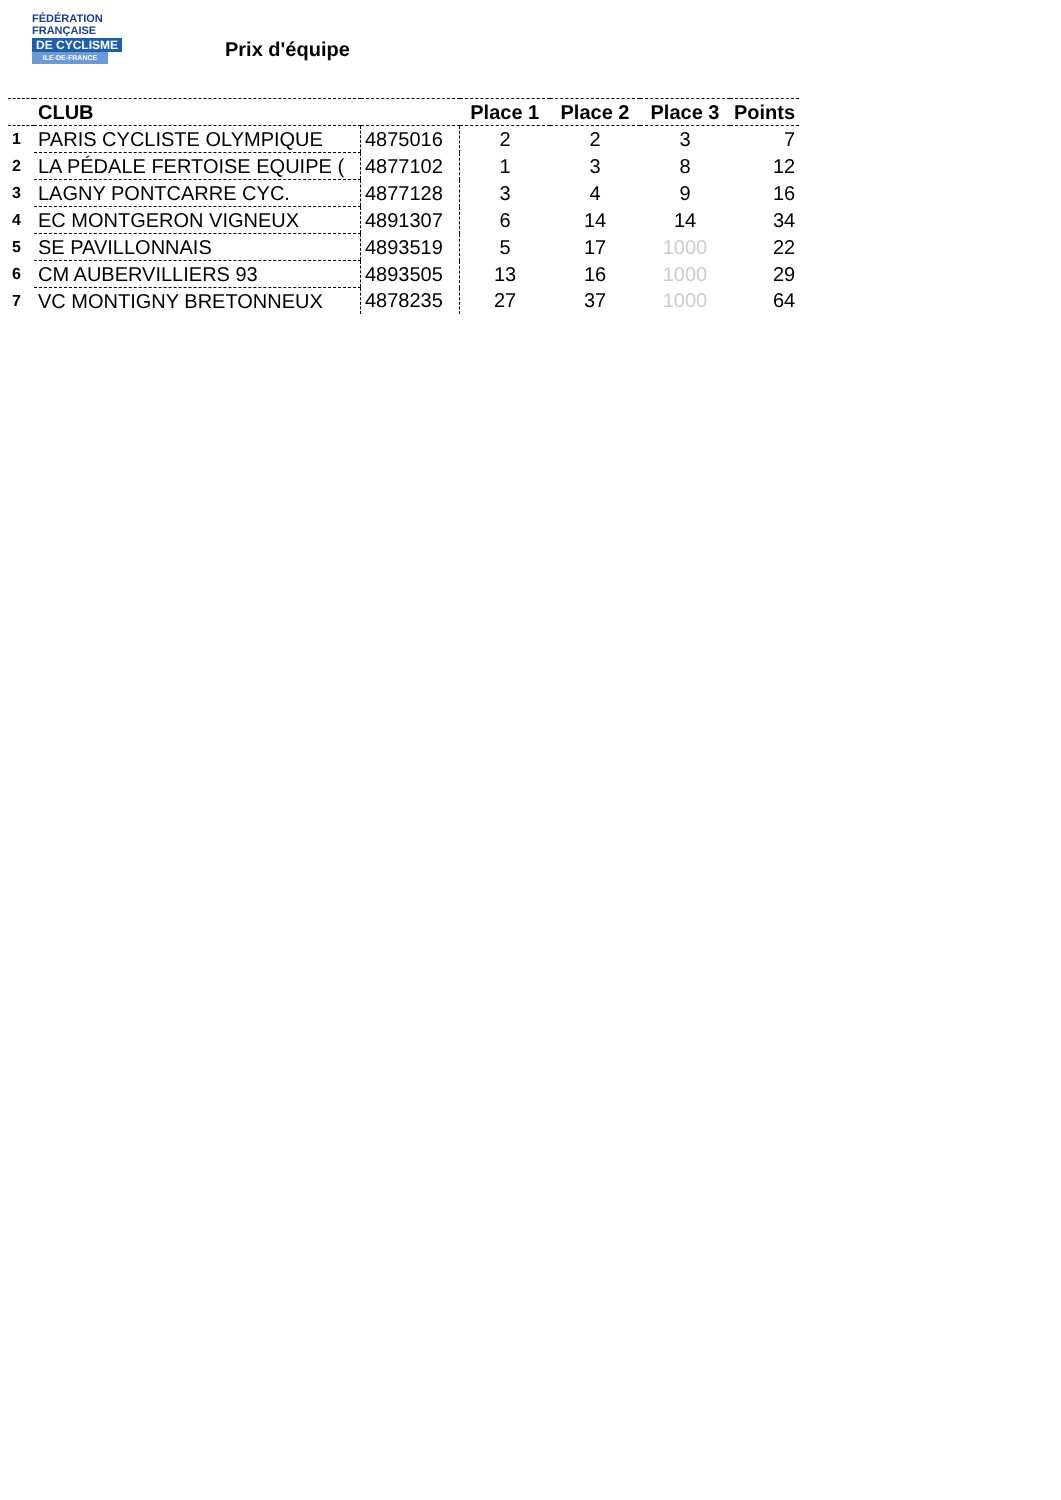FÉDÉRATION
FRANÇAISE
DE CYCLISME
ILE-DE-FRANCE
Prix d'équipe
| | CLUB | | Place 1 | Place 2 | Place 3 | Points |
| --- | --- | --- | --- | --- | --- | --- |
| 1 | PARIS CYCLISTE OLYMPIQUE | 4875016 | 2 | 2 | 3 | 7 |
| 2 | LA PÉDALE FERTOISE EQUIPE ( | 4877102 | 1 | 3 | 8 | 12 |
| 3 | LAGNY PONTCARRE CYC. | 4877128 | 3 | 4 | 9 | 16 |
| 4 | EC MONTGERON VIGNEUX | 4891307 | 6 | 14 | 14 | 34 |
| 5 | SE PAVILLONNAIS | 4893519 | 5 | 17 | 1000 | 22 |
| 6 | CM AUBERVILLIERS 93 | 4893505 | 13 | 16 | 1000 | 29 |
| 7 | VC MONTIGNY BRETONNEUX | 4878235 | 27 | 37 | 1000 | 64 |